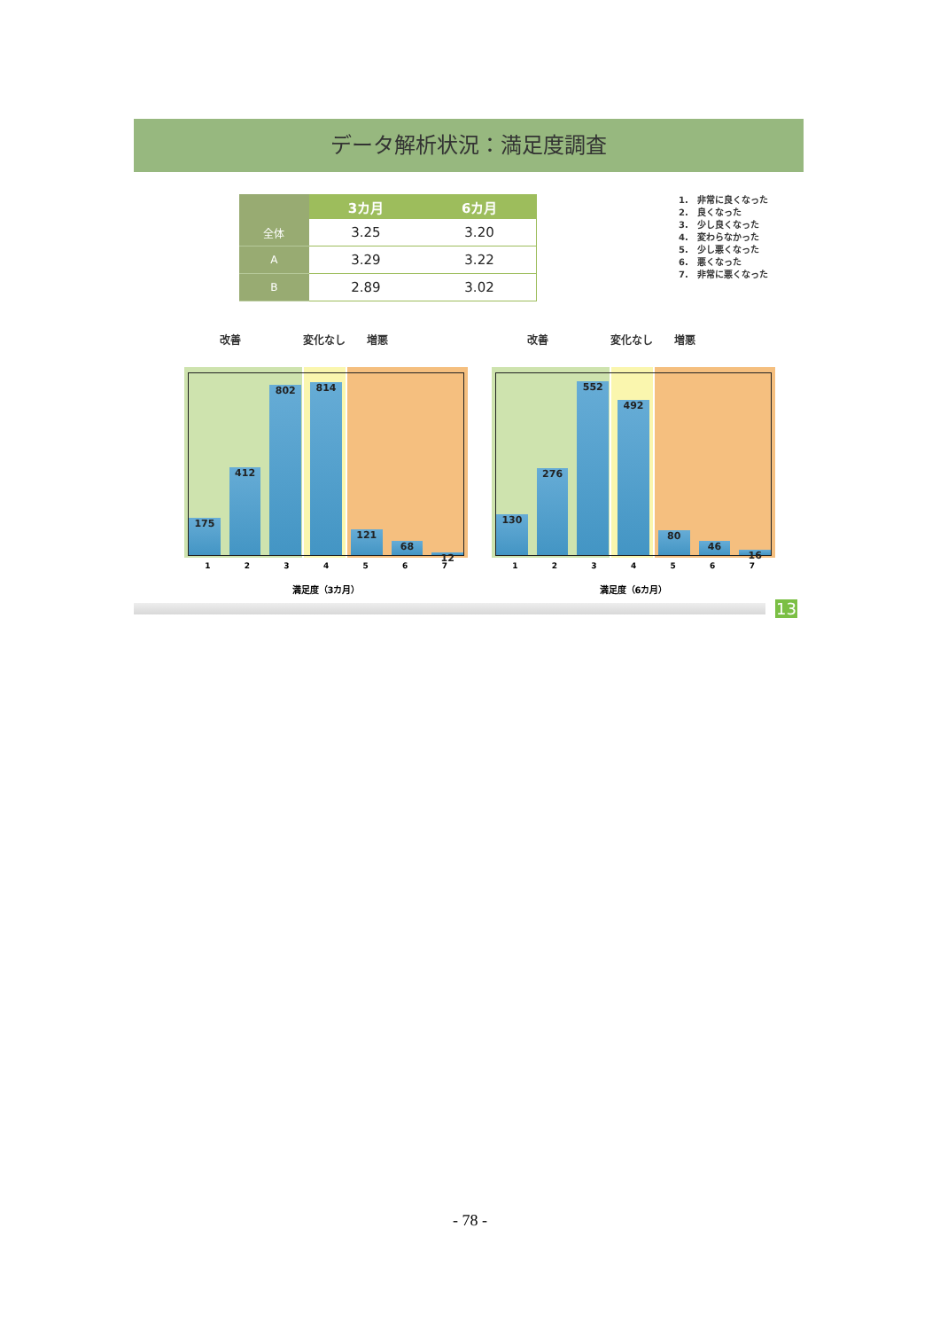データ解析状況：満足度調査
| | 3カ月 | 6カ月 |
| --- | --- | --- |
| 全体 | 3.25 | 3.20 |
| A | 3.29 | 3.22 |
| B | 2.89 | 3.02 |
1.　非常に良くなった
2.　良くなった
3.　少し良くなった
4.　変わらなかった
5.　少し悪くなった
6.　悪くなった
7.　非常に悪くなった
改善 変化なし 増悪
175
412
802
814
121
68
12
1 2 3 4 5 6 7
満足度（3カ月）
改善 変化なし 増悪
130
276
552
492
80
46
16
1 2 3 4 5 6 7
満足度（6カ月）
13
- 78 -